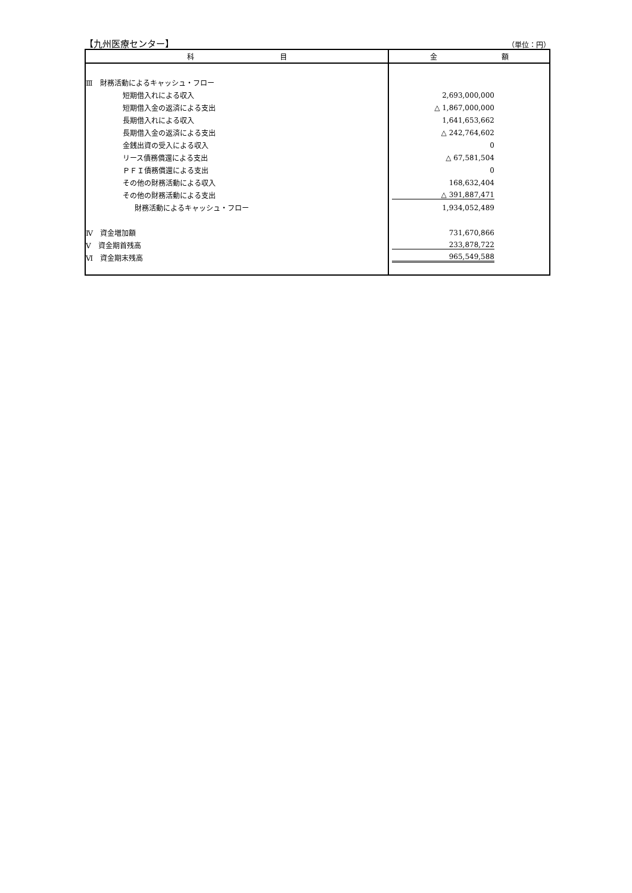【九州医療センター】 （単位：円）
| 科 目 | 金 額 |
| --- | --- |
| Ⅲ 財務活動によるキャッシュ・フロー | |
| 短期借入れによる収入 | 2,693,000,000 |
| 短期借入金の返済による支出 | △ 1,867,000,000 |
| 長期借入れによる収入 | 1,641,653,662 |
| 長期借入金の返済による支出 | △ 242,764,602 |
| 金銭出資の受入による収入 | 0 |
| リース債務償還による支出 | △ 67,581,504 |
| ＰＦＩ債務償還による支出 | 0 |
| その他の財務活動による収入 | 168,632,404 |
| その他の財務活動による支出 | △ 391,887,471 |
| 財務活動によるキャッシュ・フロー | 1,934,052,489 |
| Ⅳ 資金増加額 | 731,670,866 |
| Ⅴ 資金期首残高 | 233,878,722 |
| Ⅵ 資金期末残高 | 965,549,588 |